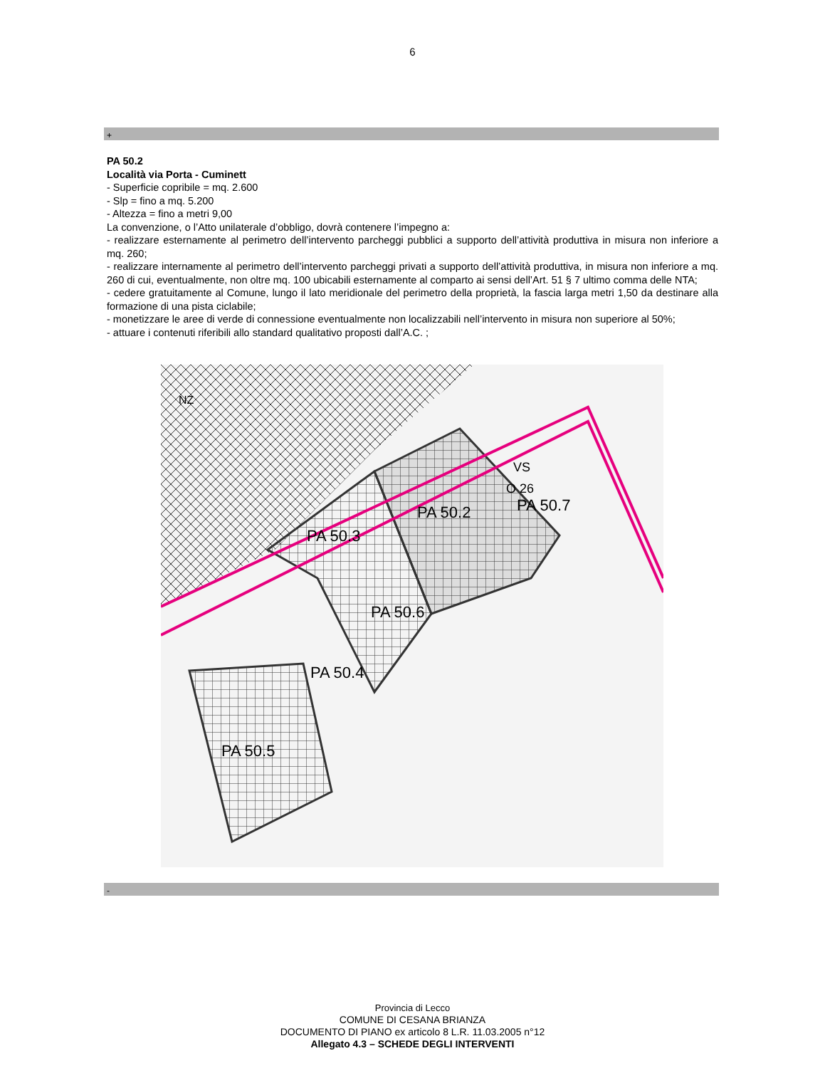6
+
PA 50.2
Località via Porta - Cuminett
- Superficie copribile = mq. 2.600
- Slp = fino a mq. 5.200
- Altezza = fino a metri 9,00
La convenzione, o l’Atto unilaterale d’obbligo, dovrà contenere l’impegno a:
- realizzare esternamente al perimetro dell’intervento parcheggi pubblici a supporto dell’attività produttiva in misura non inferiore a mq. 260;
- realizzare internamente al perimetro dell’intervento parcheggi privati a supporto dell’attività produttiva, in misura non inferiore a mq. 260 di cui, eventualmente, non oltre mq. 100 ubicabili esternamente al comparto ai sensi dell’Art. 51 § 7 ultimo comma delle NTA;
- cedere gratuitamente al Comune, lungo il lato meridionale del perimetro della proprietà, la fascia larga metri 1,50 da destinare alla formazione di una pista ciclabile;
- monetizzare le aree di verde di connessione eventualmente non localizzabili nell’intervento in misura non superiore al 50%;
- attuare i contenuti riferibili allo standard qualitativo proposti dall’A.C. ;
NZ
PA 50.2
PA 50.3
PA 50.6
PA 50.4
PA 50.5
PA 50.7
VS
O 26
-
Provincia di Lecco
COMUNE DI CESANA BRIANZA
DOCUMENTO DI PIANO ex articolo 8 L.R. 11.03.2005 n°12
Allegato 4.3 – SCHEDE DEGLI INTERVENTI